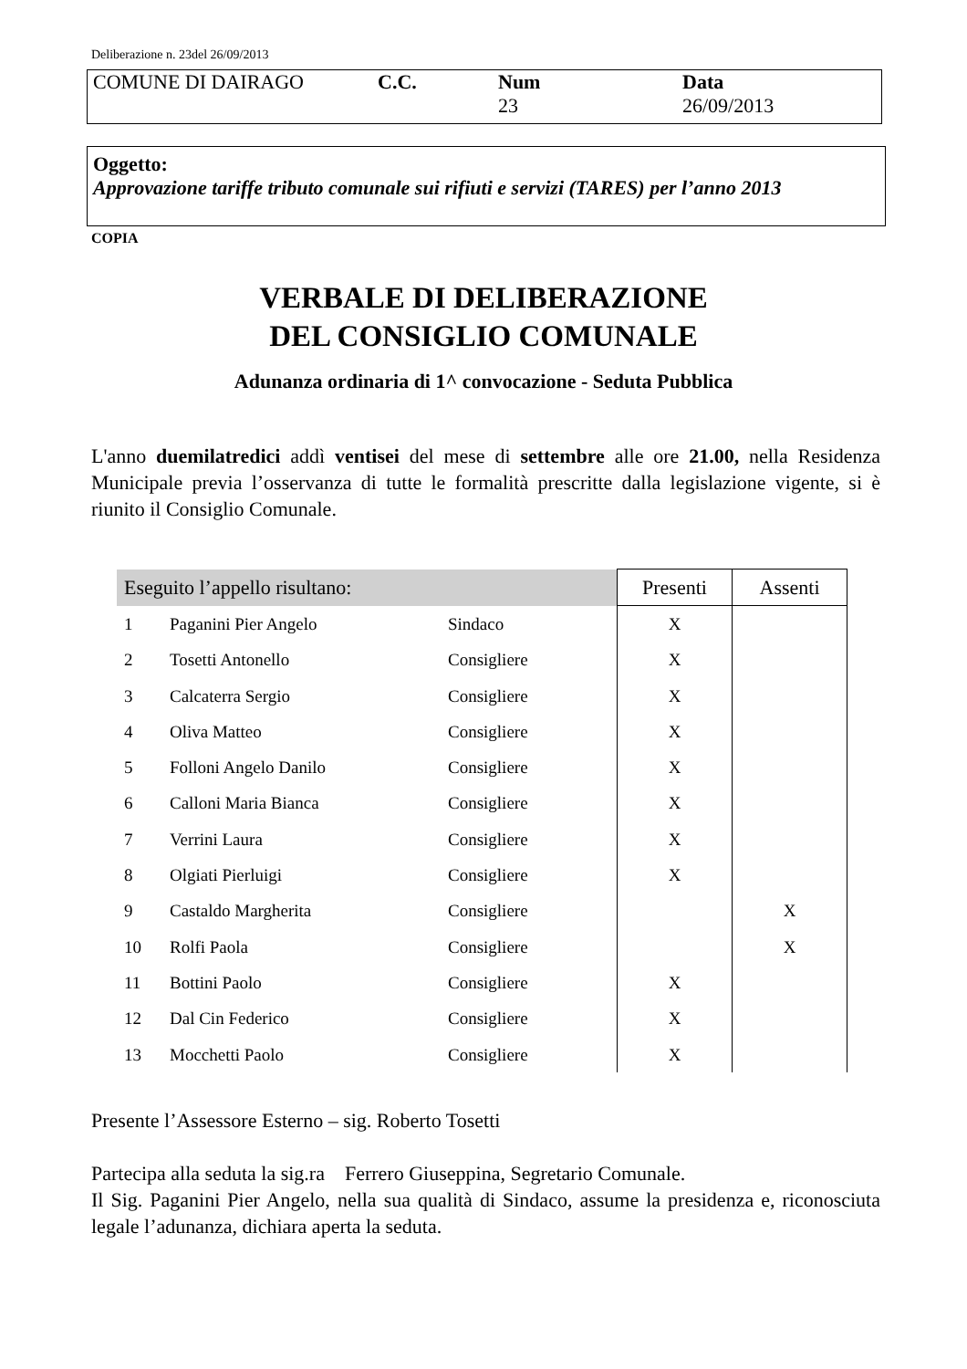Deliberazione n. 23del 26/09/2013
| COMUNE DI DAIRAGO | C.C. | Num 23 | Data 26/09/2013 |
Oggetto:
Approvazione tariffe tributo comunale sui rifiuti e servizi (TARES) per l’anno 2013
COPIA
VERBALE DI DELIBERAZIONE
DEL CONSIGLIO COMUNALE
Adunanza ordinaria di 1^ convocazione - Seduta Pubblica
L'anno duemilatredici addì ventisei del mese di settembre alle ore 21.00, nella Residenza Municipale previa l’osservanza di tutte le formalità prescritte dalla legislazione vigente, si è riunito il Consiglio Comunale.
| Eseguito l’appello risultano: | | | Presenti | Assenti |
| --- | --- | --- | --- | --- |
| 1 | Paganini Pier Angelo | Sindaco | X | |
| 2 | Tosetti Antonello | Consigliere | X | |
| 3 | Calcaterra Sergio | Consigliere | X | |
| 4 | Oliva Matteo | Consigliere | X | |
| 5 | Folloni Angelo Danilo | Consigliere | X | |
| 6 | Calloni Maria Bianca | Consigliere | X | |
| 7 | Verrini Laura | Consigliere | X | |
| 8 | Olgiati Pierluigi | Consigliere | X | |
| 9 | Castaldo Margherita | Consigliere | | X |
| 10 | Rolfi Paola | Consigliere | | X |
| 11 | Bottini Paolo | Consigliere | X | |
| 12 | Dal Cin Federico | Consigliere | X | |
| 13 | Mocchetti Paolo | Consigliere | X | |
Presente l’Assessore Esterno – sig. Roberto Tosetti
Partecipa alla seduta la sig.ra Ferrero Giuseppina, Segretario Comunale.
Il Sig. Paganini Pier Angelo, nella sua qualità di Sindaco, assume la presidenza e, riconosciuta legale l’adunanza, dichiara aperta la seduta.